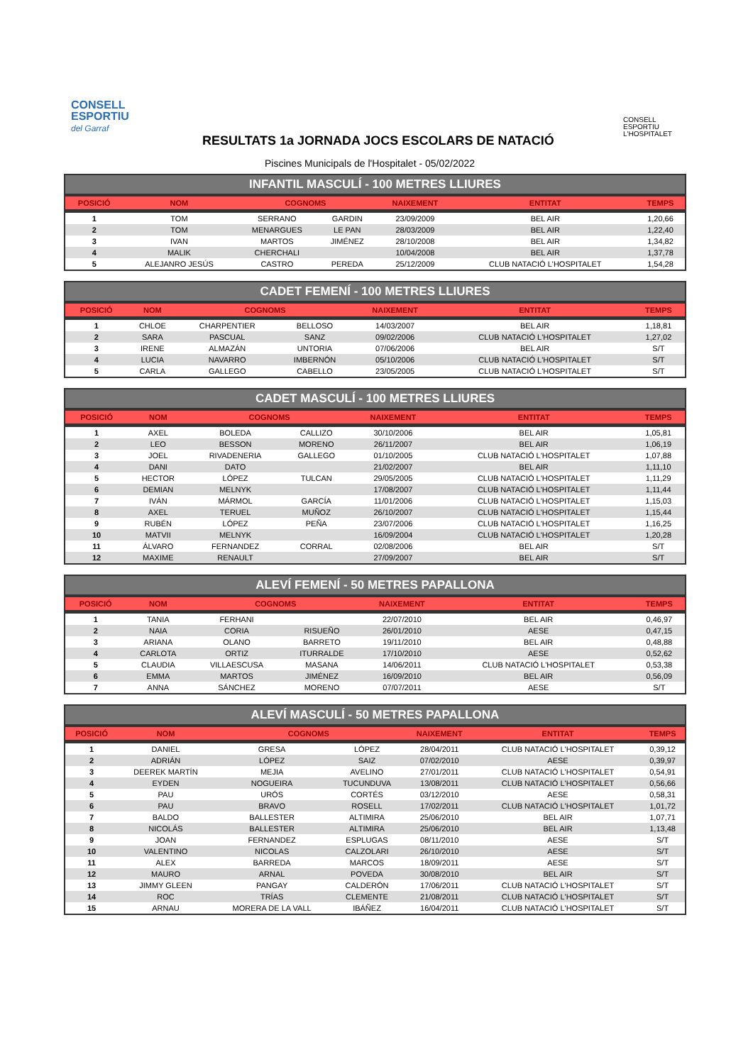CONSELL
ESPORTIU
del Garraf
CONSELL
ESPORTIU
L'HOSPITALET
RESULTATS 1a JORNADA JOCS ESCOLARS DE NATACIÓ
Piscines Municipals de l'Hospitalet - 05/02/2022
INFANTIL MASCULÍ - 100 METRES LLIURES
| POSICIÓ | NOM | COGNOMS | | NAIXEMENT | ENTITAT | TEMPS |
| --- | --- | --- | --- | --- | --- | --- |
| 1 | TOM | SERRANO | GARDIN | 23/09/2009 | BEL AIR | 1,20,66 |
| 2 | TOM | MENARGUES | LE PAN | 28/03/2009 | BEL AIR | 1,22,40 |
| 3 | IVAN | MARTOS | JIMÉNEZ | 28/10/2008 | BEL AIR | 1,34,82 |
| 4 | MALIK | CHERCHALI | | 10/04/2008 | BEL AIR | 1,37,78 |
| 5 | ALEJANRO JESÚS | CASTRO | PEREDA | 25/12/2009 | CLUB NATACIÓ L'HOSPITALET | 1,54,28 |
CADET FEMENÍ - 100 METRES LLIURES
| POSICIÓ | NOM | COGNOMS | | NAIXEMENT | ENTITAT | TEMPS |
| --- | --- | --- | --- | --- | --- | --- |
| 1 | CHLOE | CHARPENTIER | BELLOSO | 14/03/2007 | BEL AIR | 1,18,81 |
| 2 | SARA | PASCUAL | SANZ | 09/02/2006 | CLUB NATACIÓ L'HOSPITALET | 1,27,02 |
| 3 | IRENE | ALMAZÁN | UNTORIA | 07/06/2006 | BEL AIR | S/T |
| 4 | LUCIA | NAVARRO | IMBERNÓN | 05/10/2006 | CLUB NATACIÓ L'HOSPITALET | S/T |
| 5 | CARLA | GALLEGO | CABELLO | 23/05/2005 | CLUB NATACIÓ L'HOSPITALET | S/T |
CADET MASCULÍ - 100 METRES LLIURES
| POSICIÓ | NOM | COGNOMS | | NAIXEMENT | ENTITAT | TEMPS |
| --- | --- | --- | --- | --- | --- | --- |
| 1 | AXEL | BOLEDA | CALLIZO | 30/10/2006 | BEL AIR | 1,05,81 |
| 2 | LEO | BESSON | MORENO | 26/11/2007 | BEL AIR | 1,06,19 |
| 3 | JOEL | RIVADENERIA | GALLEGO | 01/10/2005 | CLUB NATACIÓ L'HOSPITALET | 1,07,88 |
| 4 | DANI | DATO | | 21/02/2007 | BEL AIR | 1,11,10 |
| 5 | HECTOR | LÓPEZ | TULCAN | 29/05/2005 | CLUB NATACIÓ L'HOSPITALET | 1,11,29 |
| 6 | DEMIAN | MELNYK | | 17/08/2007 | CLUB NATACIÓ L'HOSPITALET | 1,11,44 |
| 7 | IVÁN | MÁRMOL | GARCÍA | 11/01/2006 | CLUB NATACIÓ L'HOSPITALET | 1,15,03 |
| 8 | AXEL | TERUEL | MUÑOZ | 26/10/2007 | CLUB NATACIÓ L'HOSPITALET | 1,15,44 |
| 9 | RUBÉN | LÓPEZ | PEÑA | 23/07/2006 | CLUB NATACIÓ L'HOSPITALET | 1,16,25 |
| 10 | MATVII | MELNYK | | 16/09/2004 | CLUB NATACIÓ L'HOSPITALET | 1,20,28 |
| 11 | ÁLVARO | FERNANDEZ | CORRAL | 02/08/2006 | BEL AIR | S/T |
| 12 | MAXIME | RENAULT | | 27/09/2007 | BEL AIR | S/T |
ALEVÍ FEMENÍ - 50 METRES PAPALLONA
| POSICIÓ | NOM | COGNOMS | | NAIXEMENT | ENTITAT | TEMPS |
| --- | --- | --- | --- | --- | --- | --- |
| 1 | TANIA | FERHANI | | 22/07/2010 | BEL AIR | 0,46,97 |
| 2 | NAIA | CORIA | RISUEÑO | 26/01/2010 | AESE | 0,47,15 |
| 3 | ARIANA | OLANO | BARRETO | 19/11/2010 | BEL AIR | 0,48,88 |
| 4 | CARLOTA | ORTIZ | ITURRALDE | 17/10/2010 | AESE | 0,52,62 |
| 5 | CLAUDIA | VILLAESCUSA | MASANA | 14/06/2011 | CLUB NATACIÓ L'HOSPITALET | 0,53,38 |
| 6 | EMMA | MARTOS | JIMÉNEZ | 16/09/2010 | BEL AIR | 0,56,09 |
| 7 | ANNA | SÁNCHEZ | MORENO | 07/07/2011 | AESE | S/T |
ALEVÍ MASCULÍ - 50 METRES PAPALLONA
| POSICIÓ | NOM | COGNOMS | | NAIXEMENT | ENTITAT | TEMPS |
| --- | --- | --- | --- | --- | --- | --- |
| 1 | DANIEL | GRESA | LÓPEZ | 28/04/2011 | CLUB NATACIÓ L'HOSPITALET | 0,39,12 |
| 2 | ADRIÁN | LÓPEZ | SAIZ | 07/02/2010 | AESE | 0,39,97 |
| 3 | DEEREK MARTÍN | MEJIA | AVELINO | 27/01/2011 | CLUB NATACIÓ L'HOSPITALET | 0,54,91 |
| 4 | EYDEN | NOGUEIRA | TUCUNDUVA | 13/08/2011 | CLUB NATACIÓ L'HOSPITALET | 0,56,66 |
| 5 | PAU | URÓS | CORTÉS | 03/12/2010 | AESE | 0,58,31 |
| 6 | PAU | BRAVO | ROSELL | 17/02/2011 | CLUB NATACIÓ L'HOSPITALET | 1,01,72 |
| 7 | BALDO | BALLESTER | ALTIMIRA | 25/06/2010 | BEL AIR | 1,07,71 |
| 8 | NICOLÁS | BALLESTER | ALTIMIRA | 25/06/2010 | BEL AIR | 1,13,48 |
| 9 | JOAN | FERNANDEZ | ESPLUGAS | 08/11/2010 | AESE | S/T |
| 10 | VALENTINO | NICOLAS | CALZOLARI | 26/10/2010 | AESE | S/T |
| 11 | ALEX | BARREDA | MARCOS | 18/09/2011 | AESE | S/T |
| 12 | MAURO | ARNAL | POVEDA | 30/08/2010 | BEL AIR | S/T |
| 13 | JIMMY GLEEN | PANGAY | CALDERÓN | 17/06/2011 | CLUB NATACIÓ L'HOSPITALET | S/T |
| 14 | ROC | TRÍAS | CLEMENTE | 21/08/2011 | CLUB NATACIÓ L'HOSPITALET | S/T |
| 15 | ARNAU | MORERA DE LA VALL | IBÁÑEZ | 16/04/2011 | CLUB NATACIÓ L'HOSPITALET | S/T |